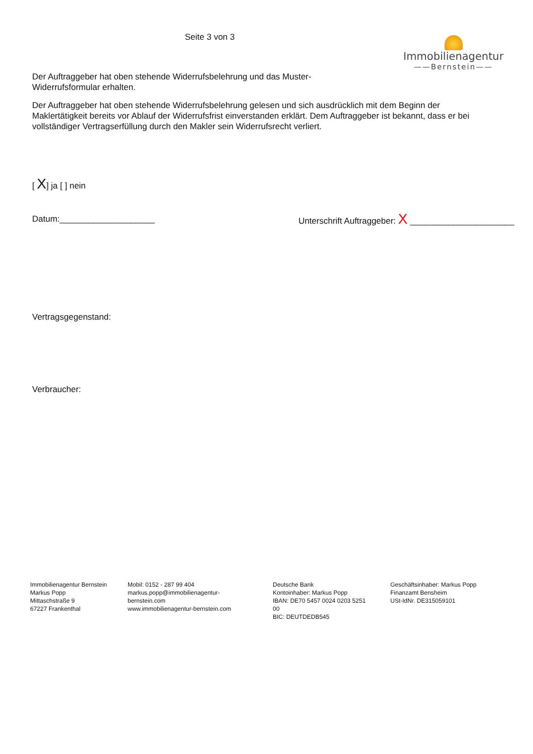Seite 3 von 3
Immobilienagentur
——Bernstein——
Der Auftraggeber hat oben stehende Widerrufsbelehrung und das Muster-
Widerrufsformular erhalten.
Der Auftraggeber hat oben stehende Widerrufsbelehrung gelesen und sich ausdrücklich mit dem Beginn der Maklertätigkeit bereits vor Ablauf der Widerrufsfrist einverstanden erklärt. Dem Auftraggeber ist bekannt, dass er bei vollständiger Vertragserfüllung durch den Makler sein Widerrufsrecht verliert.
[ X] ja [ ] nein
Datum:____________________ Unterschrift Auftraggeber: X ______________________
Vertragsgegenstand:
Verbraucher:
Immobilienagentur Bernstein
Markus Popp
Mittaschstraße 9
67227 Frankenthal
Mobil: 0152 - 287 99 404
markus.popp@immobilienagentur-bernstein.com
www.immobilienagentur-bernstein.com
Deutsche Bank
Kontoinhaber: Markus Popp
IBAN: DE70 5457 0024 0203 5251 00
BIC: DEUTDEDB545
Geschäftsinhaber: Markus Popp
Finanzamt Bensheim
USt-IdNr. DE315059101